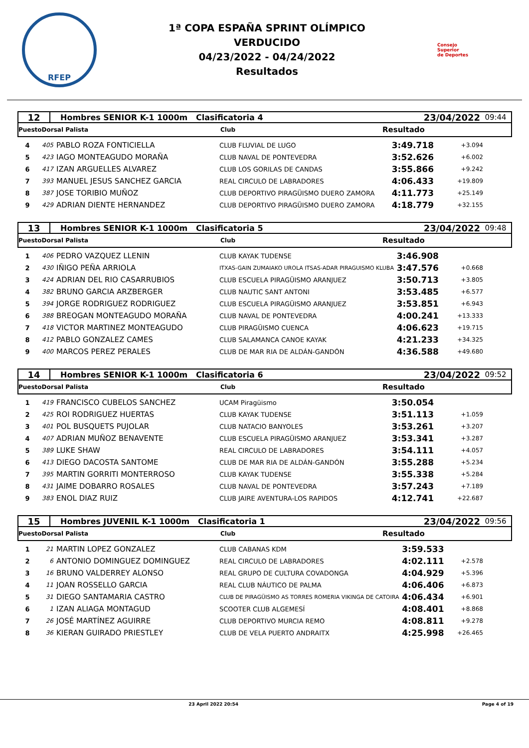RFEP
1ª COPA ESPAÑA SPRINT OLÍMPICO
VERDUCIDO
04/23/2022 - 04/24/2022
Resultados
Consejo
Superior
de Deportes
12 Hombres SENIOR K-1 1000m Clasificatoria 4 23/04/2022 09:44
PuestoDorsal Palista Club Resultado
| 4 | 405 | PABLO ROZA FONTICIELLA | CLUB FLUVIAL DE LUGO | 3:49.718 | +3.094 |
| 5 | 423 | IAGO MONTEAGUDO MORAÑA | CLUB NAVAL DE PONTEVEDRA | 3:52.626 | +6.002 |
| 6 | 417 | IZAN ARGUELLES ALVAREZ | CLUB LOS GORILAS DE CANDAS | 3:55.866 | +9.242 |
| 7 | 393 | MANUEL JESUS SANCHEZ GARCIA | REAL CIRCULO DE LABRADORES | 4:06.433 | +19.809 |
| 8 | 387 | JOSE TORIBIO MUÑOZ | CLUB DEPORTIVO PIRAGÜISMO DUERO ZAMORA | 4:11.773 | +25.149 |
| 9 | 429 | ADRIAN DIENTE HERNANDEZ | CLUB DEPORTIVO PIRAGÜISMO DUERO ZAMORA | 4:18.779 | +32.155 |
13 Hombres SENIOR K-1 1000m Clasificatoria 5 23/04/2022 09:48
PuestoDorsal Palista Club Resultado
| 1 | 406 | PEDRO VAZQUEZ LLENIN | CLUB KAYAK TUDENSE | 3:46.908 | |
| 2 | 430 | IÑIGO PEÑA ARRIOLA | ITXAS-GAIN ZUMAIAKO UROLA ITSAS-ADAR PIRAGUISMO KLUBA | 3:47.576 | +0.668 |
| 3 | 424 | ADRIAN DEL RIO CASARRUBIOS | CLUB ESCUELA PIRAGÜISMO ARANJUEZ | 3:50.713 | +3.805 |
| 4 | 382 | BRUNO GARCIA ARZBERGER | CLUB NAUTIC SANT ANTONI | 3:53.485 | +6.577 |
| 5 | 394 | JORGE RODRIGUEZ RODRIGUEZ | CLUB ESCUELA PIRAGÜISMO ARANJUEZ | 3:53.851 | +6.943 |
| 6 | 388 | BREOGAN MONTEAGUDO MORAÑA | CLUB NAVAL DE PONTEVEDRA | 4:00.241 | +13.333 |
| 7 | 418 | VICTOR MARTINEZ MONTEAGUDO | CLUB PIRAGÜISMO CUENCA | 4:06.623 | +19.715 |
| 8 | 412 | PABLO GONZALEZ CAMES | CLUB SALAMANCA CANOE KAYAK | 4:21.233 | +34.325 |
| 9 | 400 | MARCOS PEREZ PERALES | CLUB DE MAR RIA DE ALDÁN-GANDÓN | 4:36.588 | +49.680 |
14 Hombres SENIOR K-1 1000m Clasificatoria 6 23/04/2022 09:52
PuestoDorsal Palista Club Resultado
| 1 | 419 | FRANCISCO CUBELOS SANCHEZ | UCAM Piragüismo | 3:50.054 | |
| 2 | 425 | ROI RODRIGUEZ HUERTAS | CLUB KAYAK TUDENSE | 3:51.113 | +1.059 |
| 3 | 401 | POL BUSQUETS PUJOLAR | CLUB NATACIO BANYOLES | 3:53.261 | +3.207 |
| 4 | 407 | ADRIAN MUÑOZ BENAVENTE | CLUB ESCUELA PIRAGÜISMO ARANJUEZ | 3:53.341 | +3.287 |
| 5 | 389 | LUKE SHAW | REAL CIRCULO DE LABRADORES | 3:54.111 | +4.057 |
| 6 | 413 | DIEGO DACOSTA SANTOME | CLUB DE MAR RIA DE ALDÁN-GANDÓN | 3:55.288 | +5.234 |
| 7 | 395 | MARTIN GORRITI MONTERROSO | CLUB KAYAK TUDENSE | 3:55.338 | +5.284 |
| 8 | 431 | JAIME DOBARRO ROSALES | CLUB NAVAL DE PONTEVEDRA | 3:57.243 | +7.189 |
| 9 | 383 | ENOL DIAZ RUIZ | CLUB JAIRE AVENTURA-LOS RAPIDOS | 4:12.741 | +22.687 |
15 Hombres JUVENIL K-1 1000m Clasificatoria 1 23/04/2022 09:56
PuestoDorsal Palista Club Resultado
| 1 | 21 | MARTIN LOPEZ GONZALEZ | CLUB CABANAS KDM | 3:59.533 | |
| 2 | 6 | ANTONIO DOMINGUEZ DOMINGUEZ | REAL CIRCULO DE LABRADORES | 4:02.111 | +2.578 |
| 3 | 16 | BRUNO VALDERREY ALONSO | REAL GRUPO DE CULTURA COVADONGA | 4:04.929 | +5.396 |
| 4 | 11 | JOAN ROSSELLO GARCIA | REAL CLUB NÁUTICO DE PALMA | 4:06.406 | +6.873 |
| 5 | 31 | DIEGO SANTAMARIA CASTRO | CLUB DE PIRAGÜISMO AS TORRES ROMERIA VIKINGA DE CATOIRA | 4:06.434 | +6.901 |
| 6 | 1 | IZAN ALIAGA MONTAGUD | SCOOTER CLUB ALGEMESÍ | 4:08.401 | +8.868 |
| 7 | 26 | JOSÉ MARTÍNEZ AGUIRRE | CLUB DEPORTIVO MURCIA REMO | 4:08.811 | +9.278 |
| 8 | 36 | KIERAN GUIRADO PRIESTLEY | CLUB DE VELA PUERTO ANDRAITX | 4:25.998 | +26.465 |
23 April 2022 20:54 Page 4 of 19